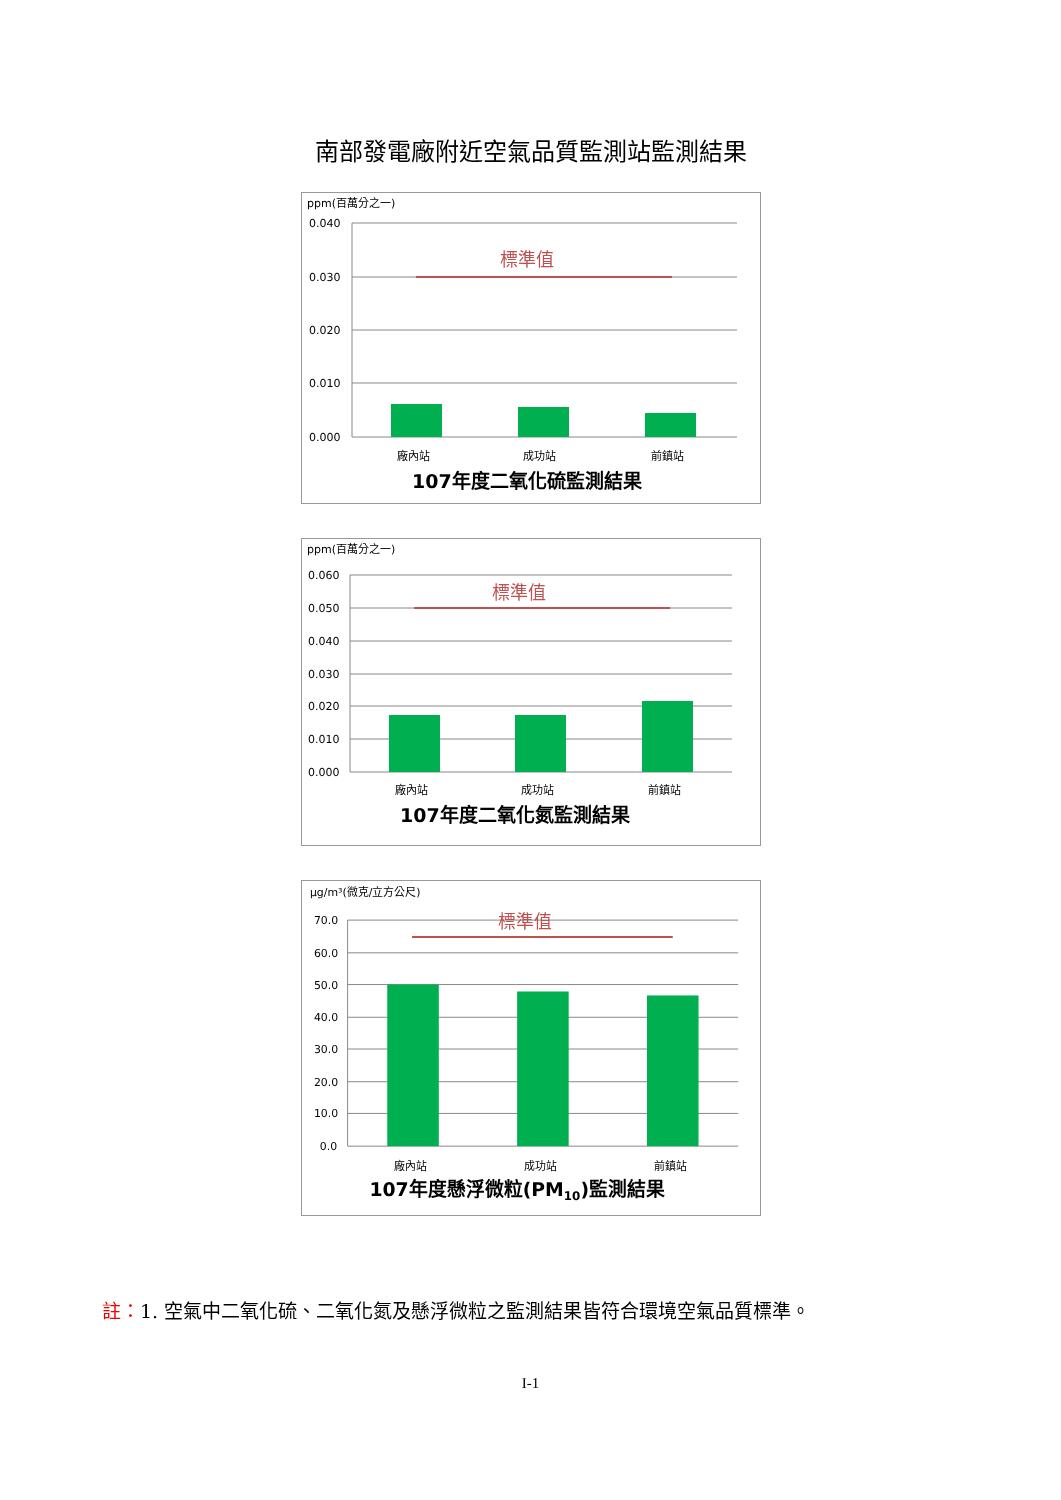南部發電廠附近空氣品質監測站監測結果
ppm(百萬分之一)
0.040
0.030
0.020
0.010
0.000
標準值
廠內站
成功站
前鎮站
107年度二氧化硫監測結果
ppm(百萬分之一)
0.060
0.050
0.040
0.030
0.020
0.010
0.000
標準值
廠內站
成功站
前鎮站
107年度二氧化氮監測結果
μg/m³(微克/立方公尺)
70.0
60.0
50.0
40.0
30.0
20.0
10.0
0.0
標準值
廠內站
成功站
前鎮站
107年度懸浮微粒(PM10)監測結果
註：1. 空氣中二氧化硫、二氧化氮及懸浮微粒之監測結果皆符合環境空氣品質標準。
I-1